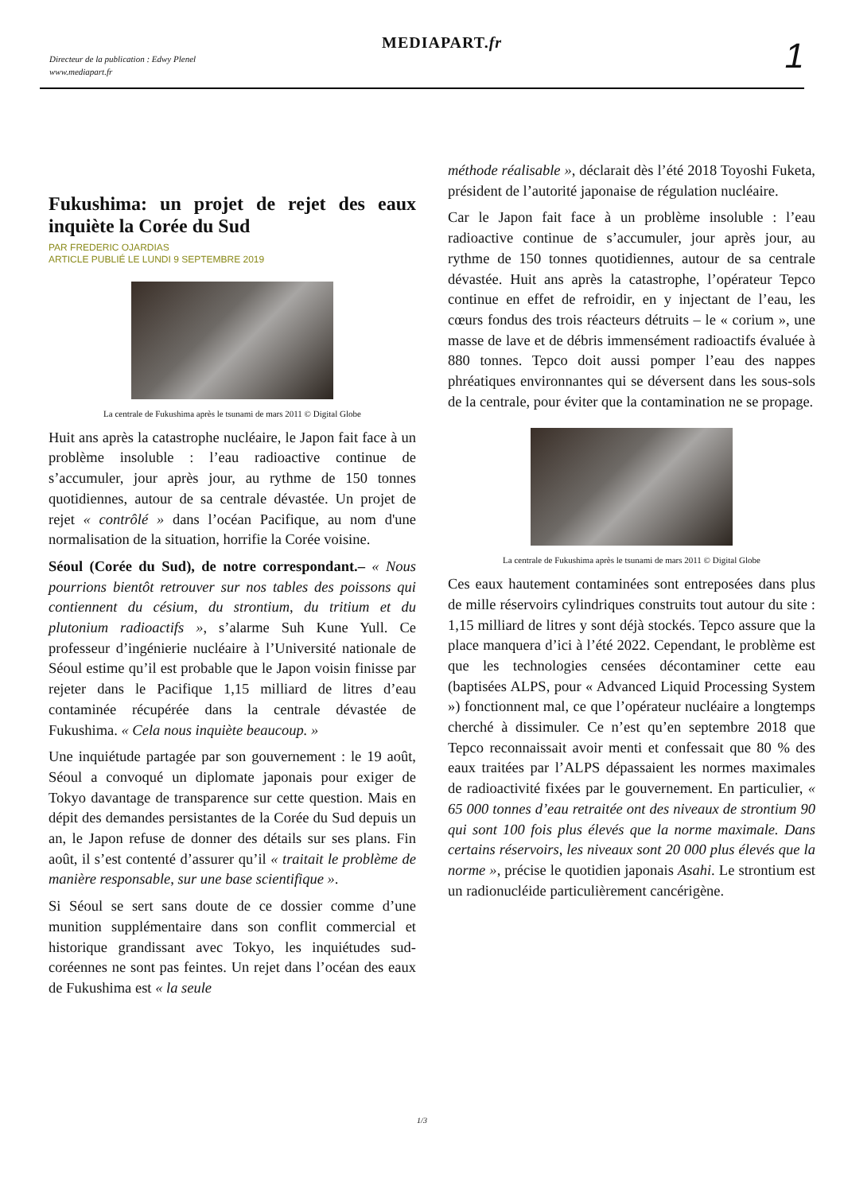Directeur de la publication : Edwy Plenel
www.mediapart.fr
MEDIAPART.fr 1
Fukushima: un projet de rejet des eaux inquiète la Corée du Sud
PAR FREDERIC OJARDIAS
ARTICLE PUBLIÉ LE LUNDI 9 SEPTEMBRE 2019
La centrale de Fukushima après le tsunami de mars 2011 © Digital Globe
Huit ans après la catastrophe nucléaire, le Japon fait face à un problème insoluble : l’eau radioactive continue de s’accumuler, jour après jour, au rythme de 150 tonnes quotidiennes, autour de sa centrale dévastée. Un projet de rejet « contrôlé » dans l’océan Pacifique, au nom d'une normalisation de la situation, horrifie la Corée voisine.
Séoul (Corée du Sud), de notre correspondant.– « Nous pourrions bientôt retrouver sur nos tables des poissons qui contiennent du césium, du strontium, du tritium et du plutonium radioactifs », s’alarme Suh Kune Yull. Ce professeur d’ingénierie nucléaire à l’Université nationale de Séoul estime qu’il est probable que le Japon voisin finisse par rejeter dans le Pacifique 1,15 milliard de litres d’eau contaminée récupérée dans la centrale dévastée de Fukushima. « Cela nous inquiète beaucoup. »
Une inquiétude partagée par son gouvernement : le 19 août, Séoul a convoqué un diplomate japonais pour exiger de Tokyo davantage de transparence sur cette question. Mais en dépit des demandes persistantes de la Corée du Sud depuis un an, le Japon refuse de donner des détails sur ses plans. Fin août, il s’est contenté d’assurer qu’il « traitait le problème de manière responsable, sur une base scientifique ».
Si Séoul se sert sans doute de ce dossier comme d’une munition supplémentaire dans son conflit commercial et historique grandissant avec Tokyo, les inquiétudes sud-coréennes ne sont pas feintes. Un rejet dans l’océan des eaux de Fukushima est « la seule
méthode réalisable », déclarait dès l’été 2018 Toyoshi Fuketa, président de l’autorité japonaise de régulation nucléaire.
Car le Japon fait face à un problème insoluble : l’eau radioactive continue de s’accumuler, jour après jour, au rythme de 150 tonnes quotidiennes, autour de sa centrale dévastée. Huit ans après la catastrophe, l’opérateur Tepco continue en effet de refroidir, en y injectant de l’eau, les cœurs fondus des trois réacteurs détruits – le « corium », une masse de lave et de débris immensément radioactifs évaluée à 880 tonnes. Tepco doit aussi pomper l’eau des nappes phréatiques environnantes qui se déversent dans les sous-sols de la centrale, pour éviter que la contamination ne se propage.
La centrale de Fukushima après le tsunami de mars 2011 © Digital Globe
Ces eaux hautement contaminées sont entreposées dans plus de mille réservoirs cylindriques construits tout autour du site : 1,15 milliard de litres y sont déjà stockés. Tepco assure que la place manquera d’ici à l’été 2022. Cependant, le problème est que les technologies censées décontaminer cette eau (baptisées ALPS, pour « Advanced Liquid Processing System ») fonctionnent mal, ce que l’opérateur nucléaire a longtemps cherché à dissimuler. Ce n’est qu’en septembre 2018 que Tepco reconnaissait avoir menti et confessait que 80 % des eaux traitées par l’ALPS dépassaient les normes maximales de radioactivité fixées par le gouvernement. En particulier, « 65 000 tonnes d’eau retraitée ont des niveaux de strontium 90 qui sont 100 fois plus élevés que la norme maximale. Dans certains réservoirs, les niveaux sont 20 000 plus élevés que la norme », précise le quotidien japonais Asahi. Le strontium est un radionucléide particulièrement cancérigène.
1/3